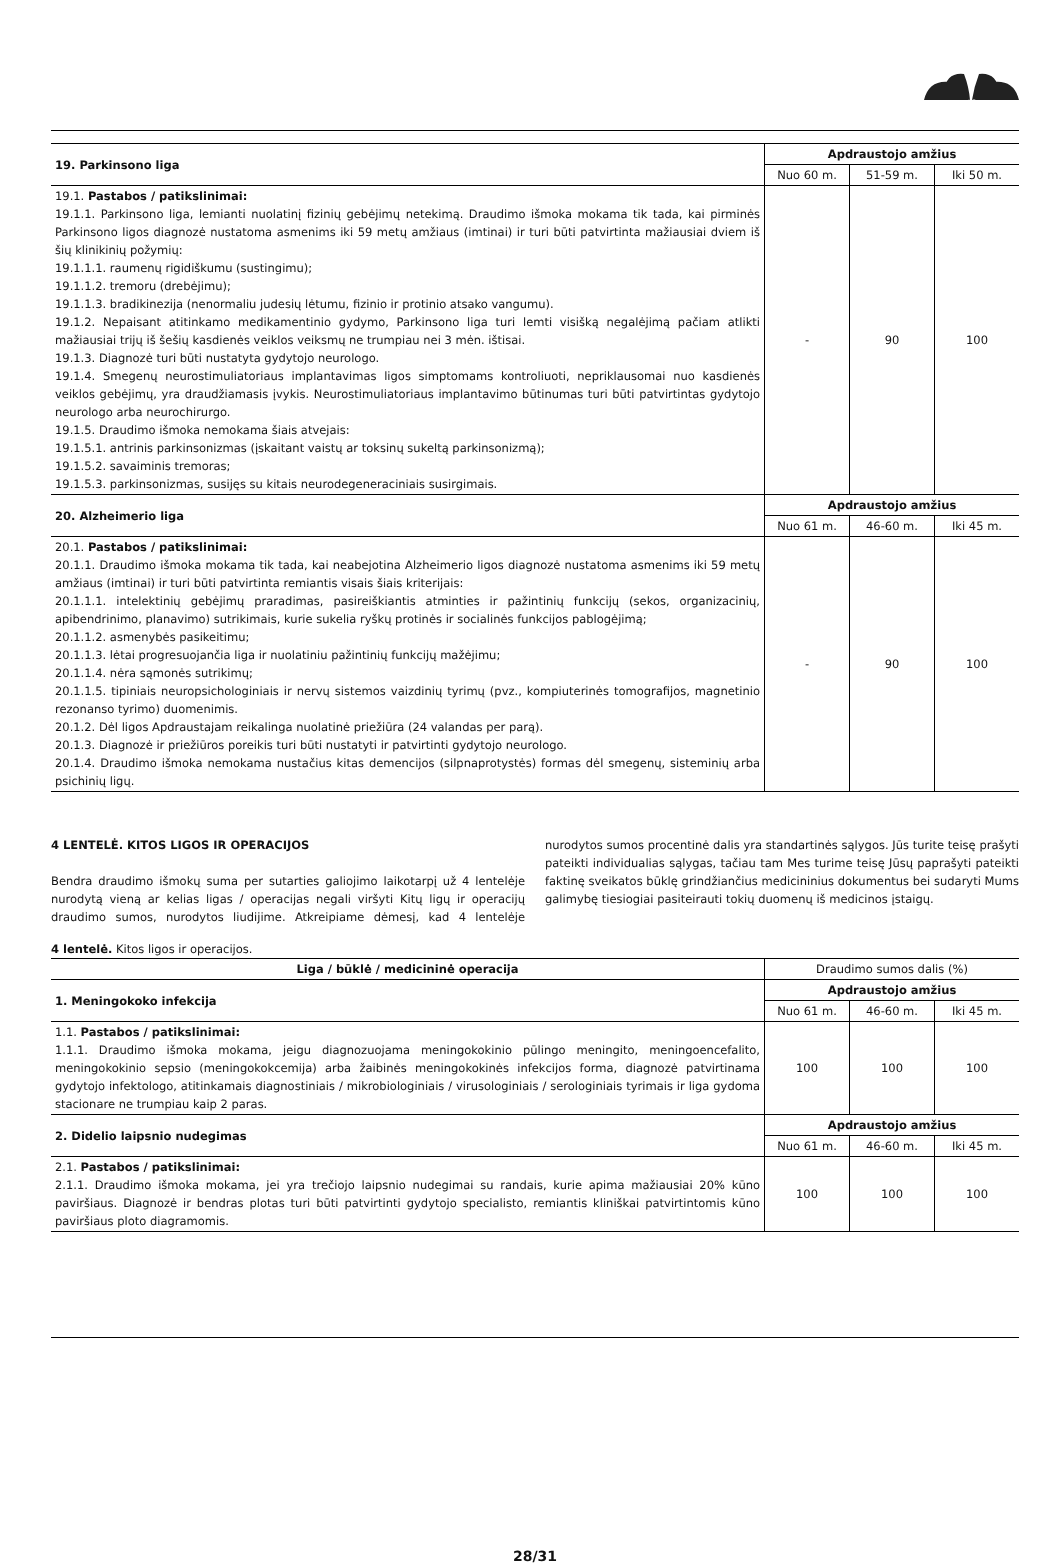| 19. Parkinsono liga | Apdraustojo amžius | | |
| --- | --- | --- | --- |
| | Nuo 60 m. | 51-59 m. | Iki 50 m. |
| 19.1. Pastabos / patikslinimai: 19.1.1. Parkinsono liga, lemianti nuolatinį fizinių gebėjimų netekimą. Draudimo išmoka mokama tik tada, kai pirminės Parkinsono ligos diagnozė nustatoma asmenims iki 59 metų amžiaus (imtinai) ir turi būti patvirtinta mažiausiai dviem iš šių klinikinių požymių: 19.1.1.1. raumenų rigidiškumu (sustingimu); 19.1.1.2. tremoru (drebėjimu); 19.1.1.3. bradikinezija (nenormaliu judesių lėtumu, fizinio ir protinio atsako vangumu). 19.1.2. Nepaisant atitinkamo medikamentinio gydymo, Parkinsono liga turi lemti visišką negalėjimą pačiam atlikti mažiausiai trijų iš šešių kasdienės veiklos veiksmų ne trumpiau nei 3 mėn. ištisai. 19.1.3. Diagnozė turi būti nustatyta gydytojo neurologo. 19.1.4. Smegenų neurostimuliatoriaus implantavimas ligos simptomams kontroliuoti, nepriklausomai nuo kasdienės veiklos gebėjimų, yra draudžiamasis įvykis. Neurostimuliatoriaus implantavimo būtinumas turi būti patvirtintas gydytojo neurologo arba neurochirurgo. 19.1.5. Draudimo išmoka nemokama šiais atvejais: 19.1.5.1. antrinis parkinsonizmas (įskaitant vaistų ar toksinų sukeltą parkinsonizmą); 19.1.5.2. savaiminis tremoras; 19.1.5.3. parkinsonizmas, susijęs su kitais neurodegeneraciniais susirgimais. | - | 90 | 100 |
| 20. Alzheimerio liga | Apdraustojo amžius | | |
| | Nuo 61 m. | 46-60 m. | Iki 45 m. |
| 20.1. Pastabos / patikslinimai: 20.1.1. Draudimo išmoka mokama tik tada, kai neabejotina Alzheimerio ligos diagnozė nustatoma asmenims iki 59 metų amžiaus (imtinai) ir turi būti patvirtinta remiantis visais šiais kriterijais: 20.1.1.1. intelektinių gebėjimų praradimas, pasireiškiantis atminties ir pažintinių funkcijų (sekos, organizacinių, apibendrinimo, planavimo) sutrikimais, kurie sukelia ryškų protinės ir socialinės funkcijos pablogėjimą; 20.1.1.2. asmenybės pasikeitimu; 20.1.1.3. lėtai progresuojančia liga ir nuolatiniu pažintinių funkcijų mažėjimu; 20.1.1.4. nėra sąmonės sutrikimų; 20.1.1.5. tipiniais neuropsichologiniais ir nervų sistemos vaizdinių tyrimų (pvz., kompiuterinės tomografijos, magnetinio rezonanso tyrimo) duomenimis. 20.1.2. Dėl ligos Apdraustajam reikalinga nuolatinė priežiūra (24 valandas per parą). 20.1.3. Diagnozė ir priežiūros poreikis turi būti nustatyti ir patvirtinti gydytojo neurologo. 20.1.4. Draudimo išmoka nemokama nustačius kitas demencijos (silpnaprotystės) formas dėl smegenų, sisteminių arba psichinių ligų. | - | 90 | 100 |
4 LENTELĖ. KITOS LIGOS IR OPERACIJOS
Bendra draudimo išmokų suma per sutarties galiojimo laikotarpį už 4 lentelėje nurodytą vieną ar kelias ligas / operacijas negali viršyti Kitų ligų ir operacijų draudimo sumos, nurodytos liudijime. Atkreipiame dėmesį, kad 4 lentelėje nurodytos sumos procentinė dalis yra standartinės sąlygos. Jūs turite teisę prašyti pateikti individualias sąlygas, tačiau tam Mes turime teisę Jūsų paprašyti pateikti faktinę sveikatos būklę grindžiančius medicininius dokumentus bei sudaryti Mums galimybę tiesiogiai pasiteirauti tokių duomenų iš medicinos įstaigų.
4 lentelė. Kitos ligos ir operacijos.
| Liga / būklė / medicininė operacija | Draudimo sumos dalis (%) | | |
| 1. Meningokoko infekcija | Apdraustojo amžius | | |
| | Nuo 61 m. | 46-60 m. | Iki 45 m. |
| 1.1. Pastabos / patikslinimai: 1.1.1. Draudimo išmoka mokama, jeigu diagnozuojama meningokokinio pūlingo meningito, meningoencefalito, meningokokinio sepsio (meningokokcemija) arba žaibinės meningokokinės infekcijos forma, diagnozė patvirtinama gydytojo infektologo, atitinkamais diagnostiniais / mikrobiologiniais / virusologiniais / serologiniais tyrimais ir liga gydoma stacionare ne trumpiau kaip 2 paras. | 100 | 100 | 100 |
| 2. Didelio laipsnio nudegimas | Apdraustojo amžius | | |
| | Nuo 61 m. | 46-60 m. | Iki 45 m. |
| 2.1. Pastabos / patikslinimai: 2.1.1. Draudimo išmoka mokama, jei yra trečiojo laipsnio nudegimai su randais, kurie apima mažiausiai 20% kūno paviršiaus. Diagnozė ir bendras plotas turi būti patvirtinti gydytojo specialisto, remiantis kliniškai patvirtintomis kūno paviršiaus ploto diagramomis. | 100 | 100 | 100 |
28/31